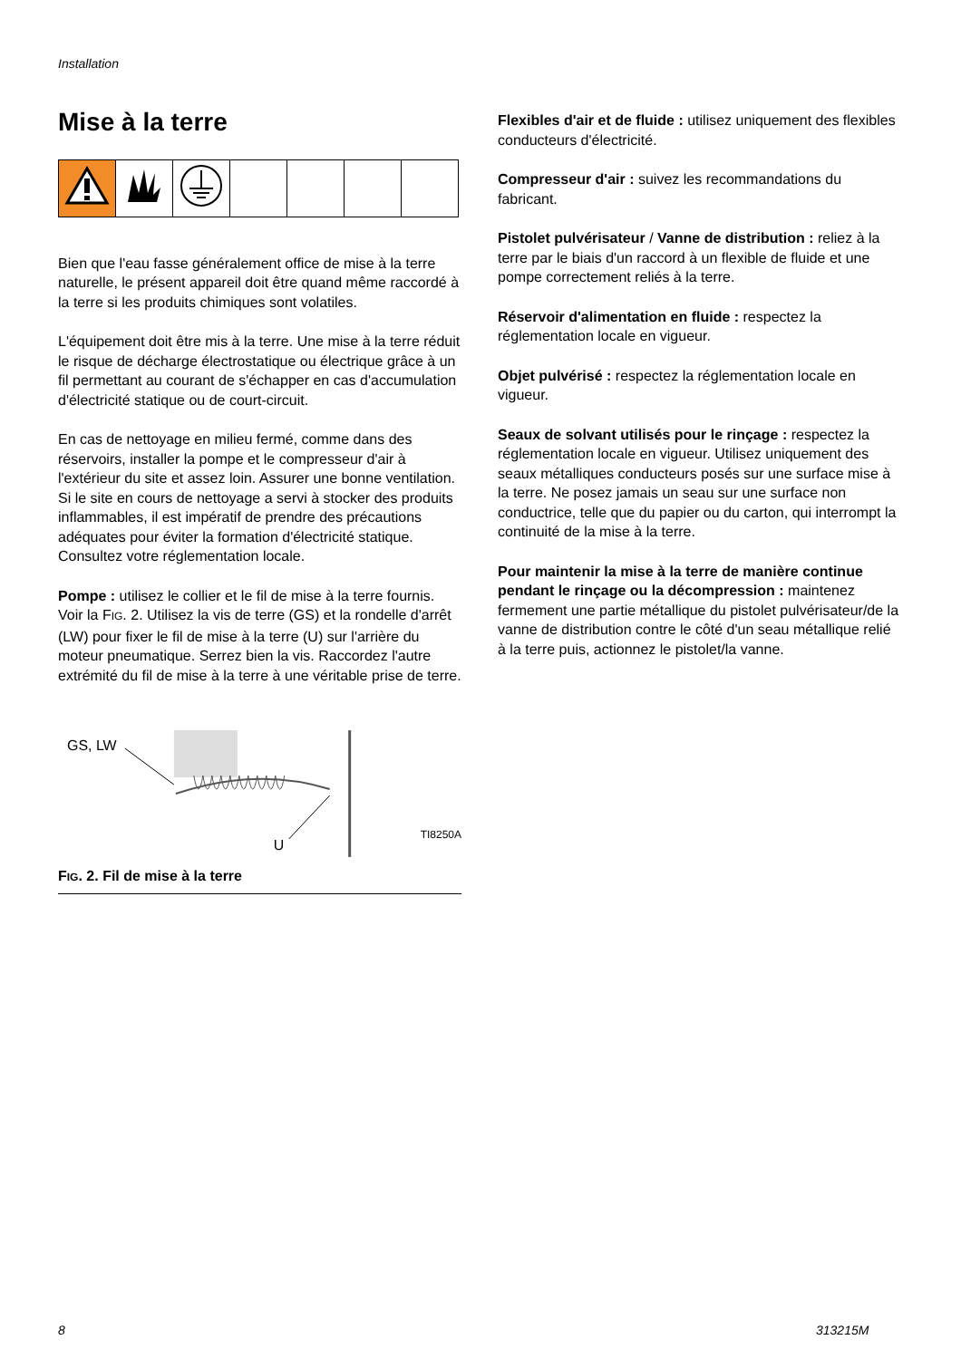Installation
Mise à la terre
Bien que l'eau fasse généralement office de mise à la terre naturelle, le présent appareil doit être quand même raccordé à la terre si les produits chimiques sont volatiles.
L'équipement doit être mis à la terre. Une mise à la terre réduit le risque de décharge électrostatique ou électrique grâce à un fil permettant au courant de s'échapper en cas d'accumulation d'électricité statique ou de court-circuit.
En cas de nettoyage en milieu fermé, comme dans des réservoirs, installer la pompe et le compresseur d'air à l'extérieur du site et assez loin. Assurer une bonne ventilation. Si le site en cours de nettoyage a servi à stocker des produits inflammables, il est impératif de prendre des précautions adéquates pour éviter la formation d'électricité statique. Consultez votre réglementation locale.
Pompe : utilisez le collier et le fil de mise à la terre fournis. Voir la FIG. 2. Utilisez la vis de terre (GS) et la rondelle d'arrêt (LW) pour fixer le fil de mise à la terre (U) sur l'arrière du moteur pneumatique. Serrez bien la vis. Raccordez l'autre extrémité du fil de mise à la terre à une véritable prise de terre.
GS, LW
U
TI8250A
FIG. 2. Fil de mise à la terre
Flexibles d'air et de fluide : utilisez uniquement des flexibles conducteurs d'électricité.
Compresseur d'air : suivez les recommandations du fabricant.
Pistolet pulvérisateur / Vanne de distribution : reliez à la terre par le biais d'un raccord à un flexible de fluide et une pompe correctement reliés à la terre.
Réservoir d'alimentation en fluide : respectez la réglementation locale en vigueur.
Objet pulvérisé : respectez la réglementation locale en vigueur.
Seaux de solvant utilisés pour le rinçage : respectez la réglementation locale en vigueur. Utilisez uniquement des seaux métalliques conducteurs posés sur une surface mise à la terre. Ne posez jamais un seau sur une surface non conductrice, telle que du papier ou du carton, qui interrompt la continuité de la mise à la terre.
Pour maintenir la mise à la terre de manière continue pendant le rinçage ou la décompression : maintenez fermement une partie métallique du pistolet pulvérisateur/de la vanne de distribution contre le côté d'un seau métallique relié à la terre puis, actionnez le pistolet/la vanne.
8 313215M